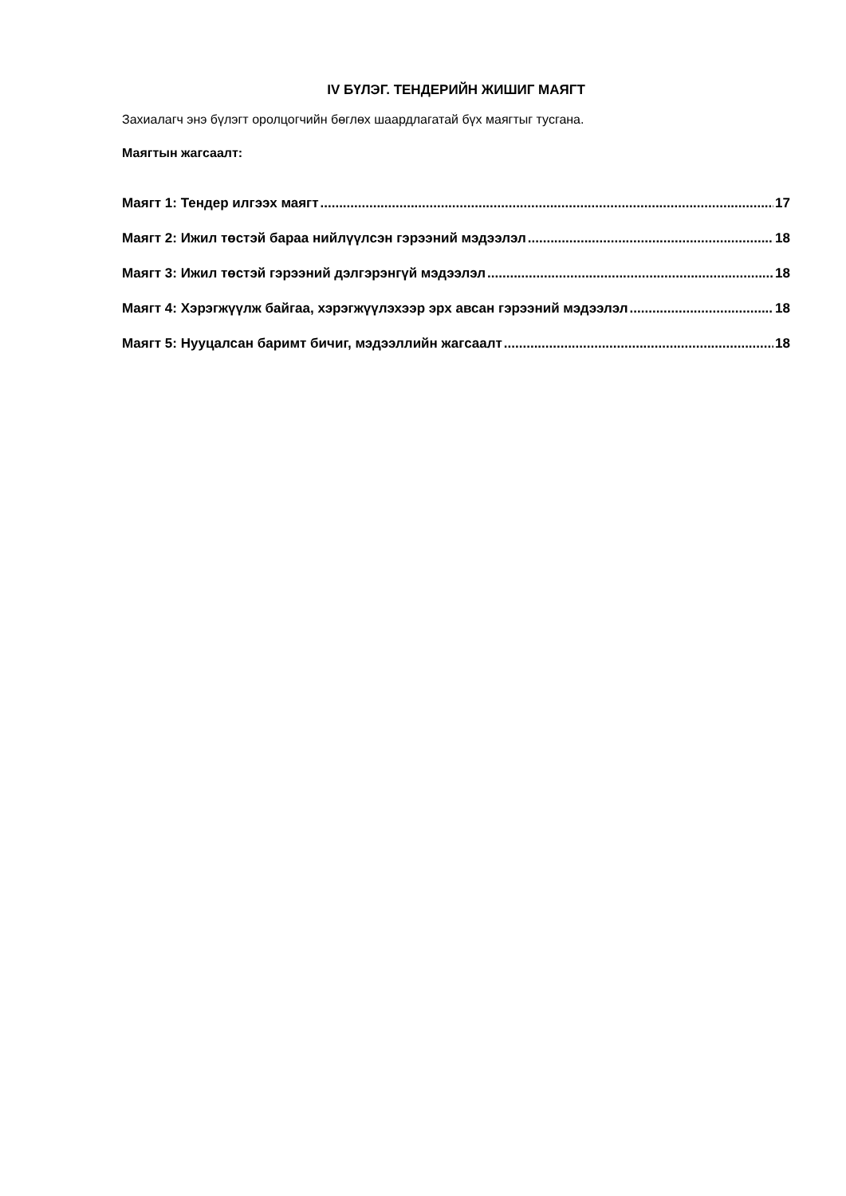IV БҮЛЭГ. ТЕНДЕРИЙН ЖИШИГ МАЯГТ
Захиалагч энэ бүлэгт оролцогчийн бөглөх шаардлагатай бүх маягтыг тусгана.
Маягтын жагсаалт:
Маягт 1: Тендер илгээх маягт 17
Маягт 2: Ижил төстэй бараа нийлүүлсэн гэрээний мэдээлэл 18
Маягт 3: Ижил төстэй гэрээний дэлгэрэнгүй мэдээлэл 18
Маягт 4: Хэрэгжүүлж байгаа, хэрэгжүүлэхээр эрх авсан гэрээний мэдээлэл 18
Маягт 5: Нууцалсан баримт бичиг, мэдээллийн жагсаалт 18